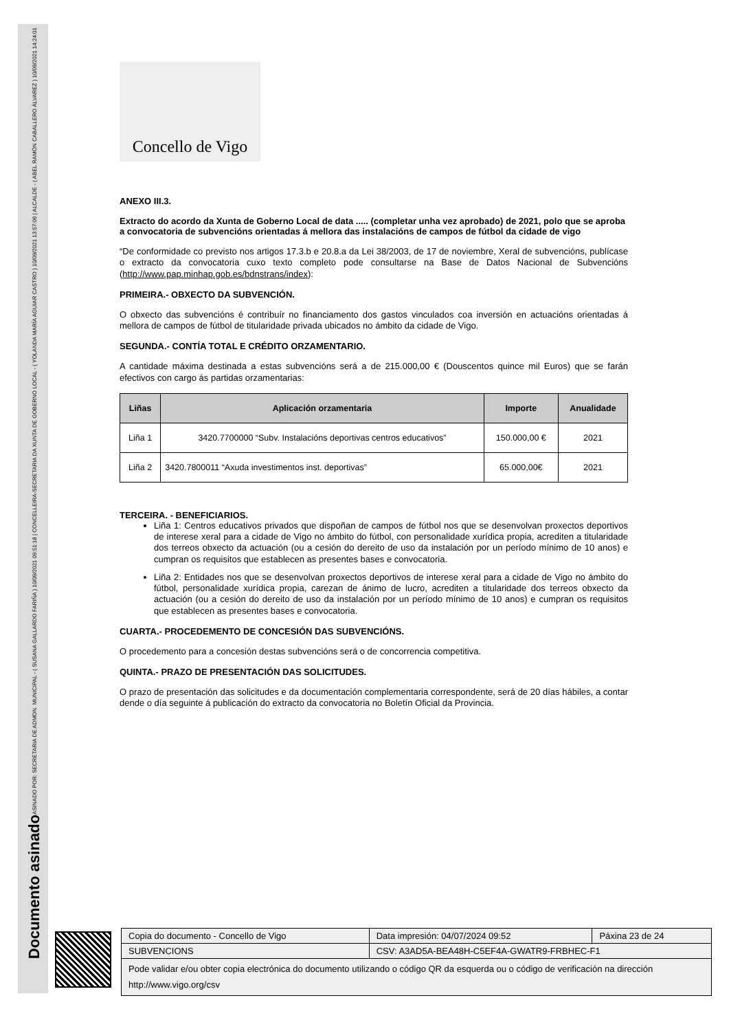ASINADO POR: SECRETARIA DE ADMON. MUNICIPAL - ( SUSANA GALLARDO FARIÑA ) 10/09/2021 09:51:18 | CONCELLEIRA-SECRETARIA DA XUNTA DE GOBERNO LOCAL - ( YOLANDA MARÍA AGUIAR CASTRO ) 10/09/2021 13:57:06 | ALCALDE - ( ABEL RAMÓN CABALLERO ÁLVAREZ ) 10/09/2021 14:24:01
Documento asinado
Concello de Vigo
ANEXO III.3.
Extracto do acordo da Xunta de Goberno Local de data ..... (completar unha vez aprobado) de 2021, polo que se aproba a convocatoria de subvencións orientadas á mellora das instalacións de campos de fútbol da cidade de vigo
“De conformidade co previsto nos artigos 17.3.b e 20.8.a da Lei 38/2003, de 17 de noviembre, Xeral de subvencións, publícase o extracto da convocatoria cuxo texto completo pode consultarse na Base de Datos Nacional de Subvencións (http://www.pap.minhap.gob.es/bdnstrans/index):
PRIMEIRA.- OBXECTO DA SUBVENCIÓN.
O obxecto das subvencións é contribuír no financiamento dos gastos vinculados coa inversión en actuacións orientadas á mellora de campos de fútbol de titularidade privada ubicados no ámbito da cidade de Vigo.
SEGUNDA.- CONTÍA TOTAL E CRÉDITO ORZAMENTARIO.
A cantidade máxima destinada a estas subvencións será a de 215.000,00 € (Douscentos quince mil Euros) que se farán efectivos con cargo ás partidas orzamentarias:
| Liñas | Aplicación orzamentaria | Importe | Anualidade |
| --- | --- | --- | --- |
| Liña 1 | 3420.7700000 “Subv. Instalacións deportivas centros educativos” | 150.000,00 € | 2021 |
| Liña 2 | 3420.7800011 “Axuda investimentos inst. deportivas” | 65.000,00€ | 2021 |
TERCEIRA. - BENEFICIARIOS.
Liña 1: Centros educativos privados que dispoñan de campos de fútbol nos que se desenvolvan proxectos deportivos de interese xeral para a cidade de Vigo no ámbito do fútbol, con personalidade xurídica propia, acrediten a titularidade dos terreos obxecto da actuación (ou a cesión do dereito de uso da instalación por un período mínimo de 10 anos) e cumpran os requisitos que establecen as presentes bases e convocatoria.
Liña 2: Entidades nos que se desenvolvan proxectos deportivos de interese xeral para a cidade de Vigo no ámbito do fútbol, personalidade xurídica propia, carezan de ánimo de lucro, acrediten a titularidade dos terreos obxecto da actuación (ou a cesión do dereito de uso da instalación por un período mínimo de 10 anos) e cumpran os requisitos que establecen as presentes bases e convocatoria.
CUARTA.- PROCEDEMENTO DE CONCESIÓN DAS SUBVENCIÓNS.
O procedemento para a concesión destas subvencións será o de concorrencia competitiva.
QUINTA.- PRAZO DE PRESENTACIÓN DAS SOLICITUDES.
O prazo de presentación das solicitudes e da documentación complementaria correspondente, será de 20 días hábiles, a contar dende o día seguinte á publicación do extracto da convocatoria no Boletín Oficial da Provincia.
| Copia do documento - Concello de Vigo | Data impresión: 04/07/2024 09:52 | Páxina 23 de 24 |
| SUBVENCIONS | CSV: A3AD5A-BEA48H-C5EF4A-GWATR9-FRBHEC-F1 | |
| Pode validar e/ou obter copia electrónica do documento utilizando o código QR da esquerda ou o código de verificación na dirección http://www.vigo.org/csv | | |